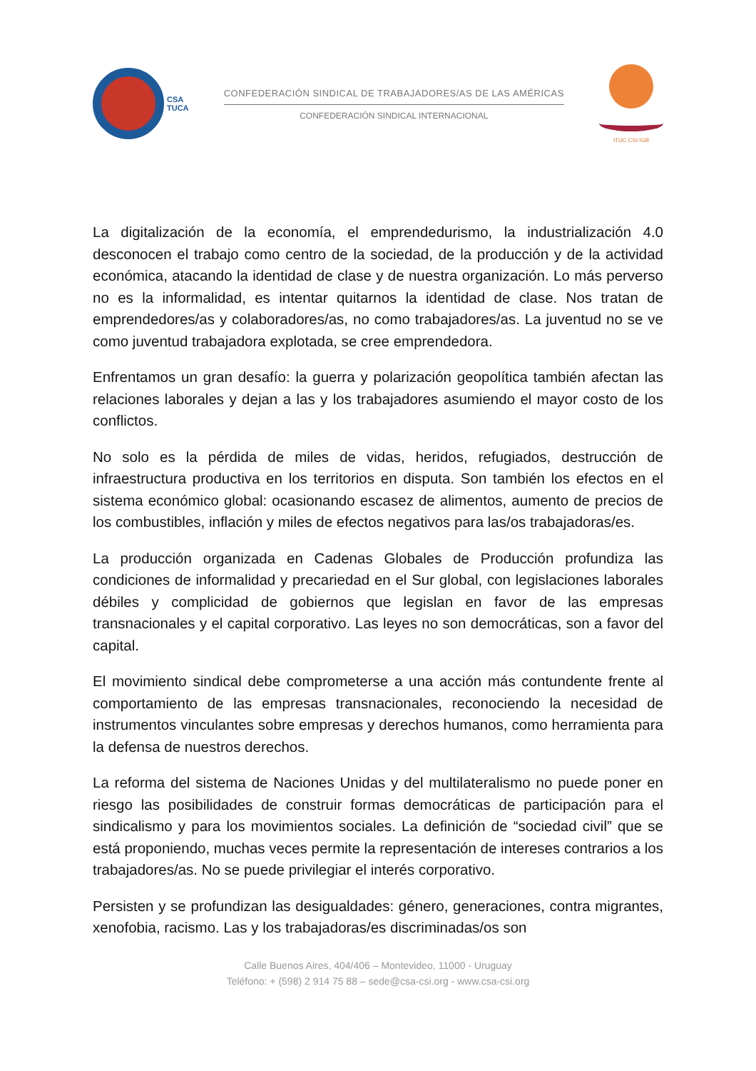CSA
TUCA
CONFEDERACIÓN SINDICAL DE TRABAJADORES/AS DE LAS AMÉRICAS
CONFEDERACIÓN SINDICAL INTERNACIONAL
ITUC CSI IGB
La digitalización de la economía, el emprendedurismo, la industrialización 4.0 desconocen el trabajo como centro de la sociedad, de la producción y de la actividad económica, atacando la identidad de clase y de nuestra organización. Lo más perverso no es la informalidad, es intentar quitarnos la identidad de clase. Nos tratan de emprendedores/as y colaboradores/as, no como trabajadores/as. La juventud no se ve como juventud trabajadora explotada, se cree emprendedora.
Enfrentamos un gran desafío: la guerra y polarización geopolítica también afectan las relaciones laborales y dejan a las y los trabajadores asumiendo el mayor costo de los conflictos.
No solo es la pérdida de miles de vidas, heridos, refugiados, destrucción de infraestructura productiva en los territorios en disputa. Son también los efectos en el sistema económico global: ocasionando escasez de alimentos, aumento de precios de los combustibles, inflación y miles de efectos negativos para las/os trabajadoras/es.
La producción organizada en Cadenas Globales de Producción profundiza las condiciones de informalidad y precariedad en el Sur global, con legislaciones laborales débiles y complicidad de gobiernos que legislan en favor de las empresas transnacionales y el capital corporativo. Las leyes no son democráticas, son a favor del capital.
El movimiento sindical debe comprometerse a una acción más contundente frente al comportamiento de las empresas transnacionales, reconociendo la necesidad de instrumentos vinculantes sobre empresas y derechos humanos, como herramienta para la defensa de nuestros derechos.
La reforma del sistema de Naciones Unidas y del multilateralismo no puede poner en riesgo las posibilidades de construir formas democráticas de participación para el sindicalismo y para los movimientos sociales. La definición de “sociedad civil” que se está proponiendo, muchas veces permite la representación de intereses contrarios a los trabajadores/as. No se puede privilegiar el interés corporativo.
Persisten y se profundizan las desigualdades: género, generaciones, contra migrantes, xenofobia, racismo. Las y los trabajadoras/es discriminadas/os son
Calle Buenos Aires, 404/406 – Montevideo, 11000 - Uruguay
Teléfono: + (598) 2 914 75 88 – sede@csa-csi.org - www.csa-csi.org